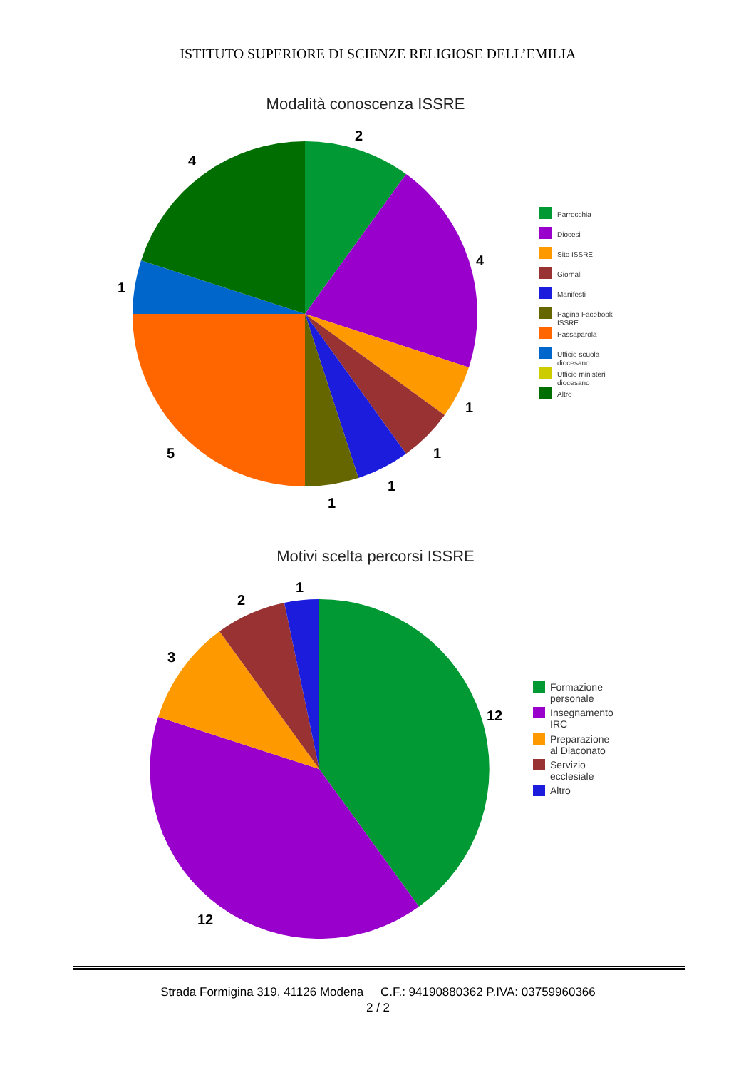ISTITUTO SUPERIORE DI SCIENZE RELIGIOSE DELL’EMILIA
Modalità conoscenza ISSRE
2
4
1
1
1
1
5
1
4
Parrocchia
Diocesi
Sito ISSRE
Giornali
Manifesti
Pagina Facebook
ISSRE
Passaparola
Ufficio scuola
diocesano
Ufficio ministeri
diocesano
Altro
Motivi scelta percorsi ISSRE
1
2
3
12
12
Formazione
personale
Insegnamento
IRC
Preparazione
al Diaconato
Servizio
ecclesiale
Altro
Strada Formigina 319, 41126 Modena C.F.: 94190880362 P.IVA: 03759960366
2 / 2